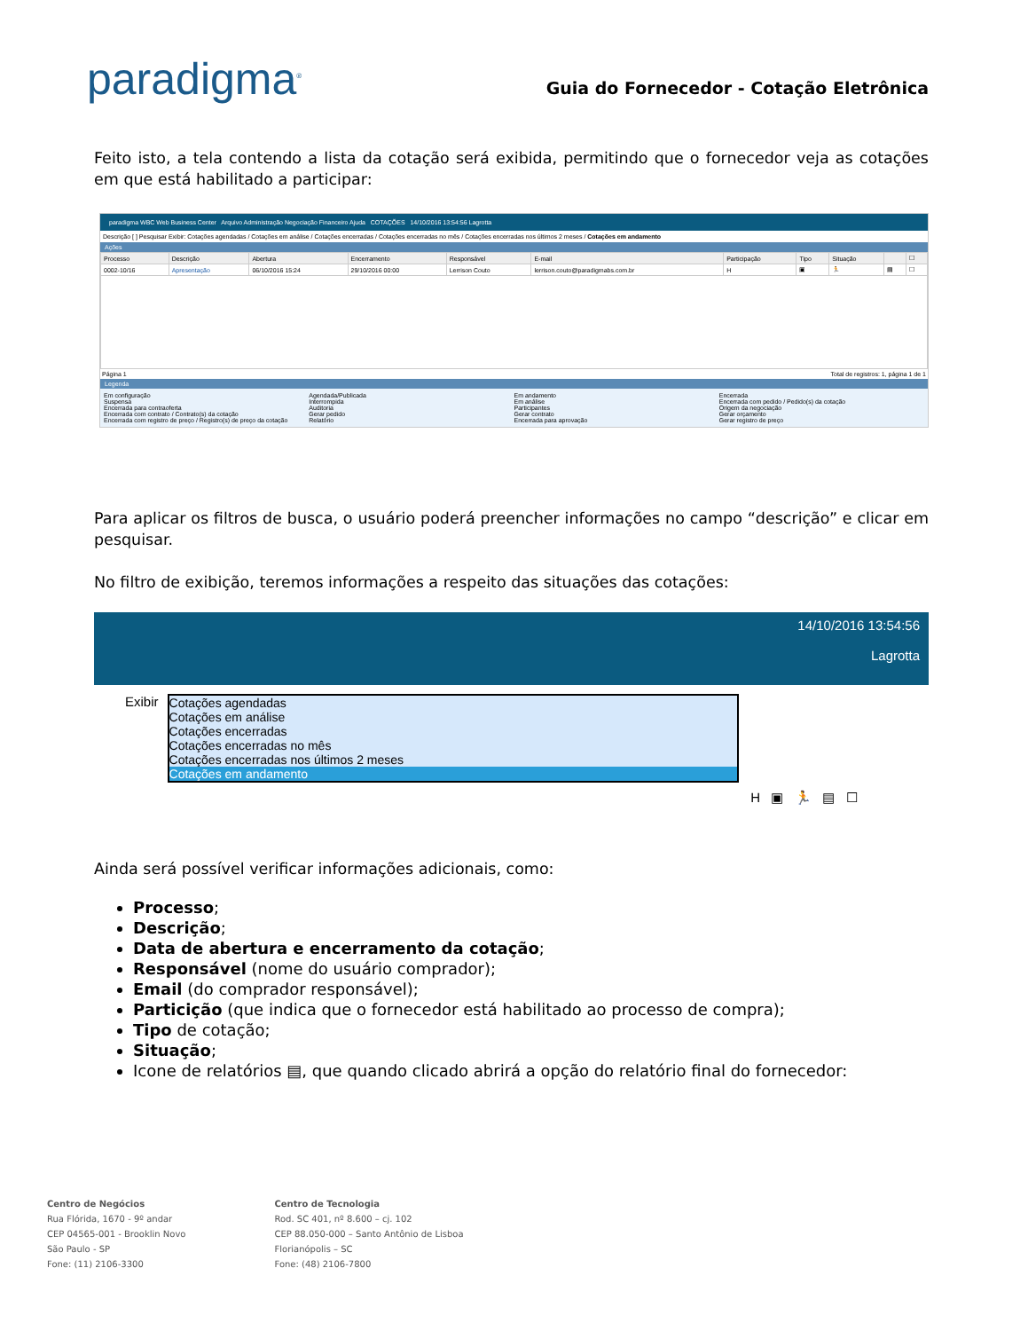paradigma<sup>®</sup>
Guia do Fornecedor - Cotação Eletrônica
Feito isto, a tela contendo a lista da cotação será exibida, permitindo que o fornecedor veja as cotações em que está habilitado a participar:
paradigma WBC Web Business Center Arquivo Administração Negociação Financeiro Ajuda COTAÇÕES 14/10/2016 13:54:56 Lagrotta
Descrição [ ] Pesquisar Exibir: Cotações agendadas / Cotações em análise / Cotações encerradas / Cotações encerradas no mês / Cotações encerradas nos últimos 2 meses / Cotações em andamento
Ações
| Processo | Descrição | Abertura | Encerramento | Responsável | E-mail | Participação | Tipo | Situação | | ☐ |
| --- | --- | --- | --- | --- | --- | --- | --- | --- | --- | --- |
| 0002-10/16 | Apresentação | 06/10/2016 15:24 | 29/10/2016 00:00 | Lerrison Couto | lerrison.couto@paradigmabs.com.br | H | ▣ | 🏃 | ▤ | ☐ |
Página 1 Total de registros: 1, página 1 de 1
Legenda
Em configuração Agendada/Publicada Em andamento Encerrada Suspensa Interrompida Em análise Encerrada com pedido / Pedido(s) da cotação Encerrada para contraoferta Auditoria Participantes Origem da negociação Encerrada com contrato / Contrato(s) da cotação Gerar pedido Gerar contrato Gerar orçamento Encerrada com registro de preço / Registro(s) de preço da cotação Relatório Encerrada para aprovação Gerar registro de preço
Para aplicar os filtros de busca, o usuário poderá preencher informações no campo “descrição” e clicar em pesquisar.
No filtro de exibição, teremos informações a respeito das situações das cotações:
14/10/2016 13:54:56
Lagrotta
Exibir Cotações agendadas
Cotações em análise
Cotações encerradas
Cotações encerradas no mês
Cotações encerradas nos últimos 2 meses
Cotações em andamento
H ▣ 🏃 ▤ ☐
Ainda será possível verificar informações adicionais, como:
Processo;
Descrição;
Data de abertura e encerramento da cotação;
Responsável (nome do usuário comprador);
Email (do comprador responsável);
Particição (que indica que o fornecedor está habilitado ao processo de compra);
Tipo de cotação;
Situação;
Icone de relatórios ▤, que quando clicado abrirá a opção do relatório final do fornecedor:
Centro de Negócios
Rua Flórida, 1670 - 9º andar
CEP 04565-001 - Brooklin Novo
São Paulo - SP
Fone: (11) 2106-3300
Centro de Tecnologia
Rod. SC 401, nº 8.600 – cj. 102
CEP 88.050-000 – Santo Antônio de Lisboa
Florianópolis – SC
Fone: (48) 2106-7800